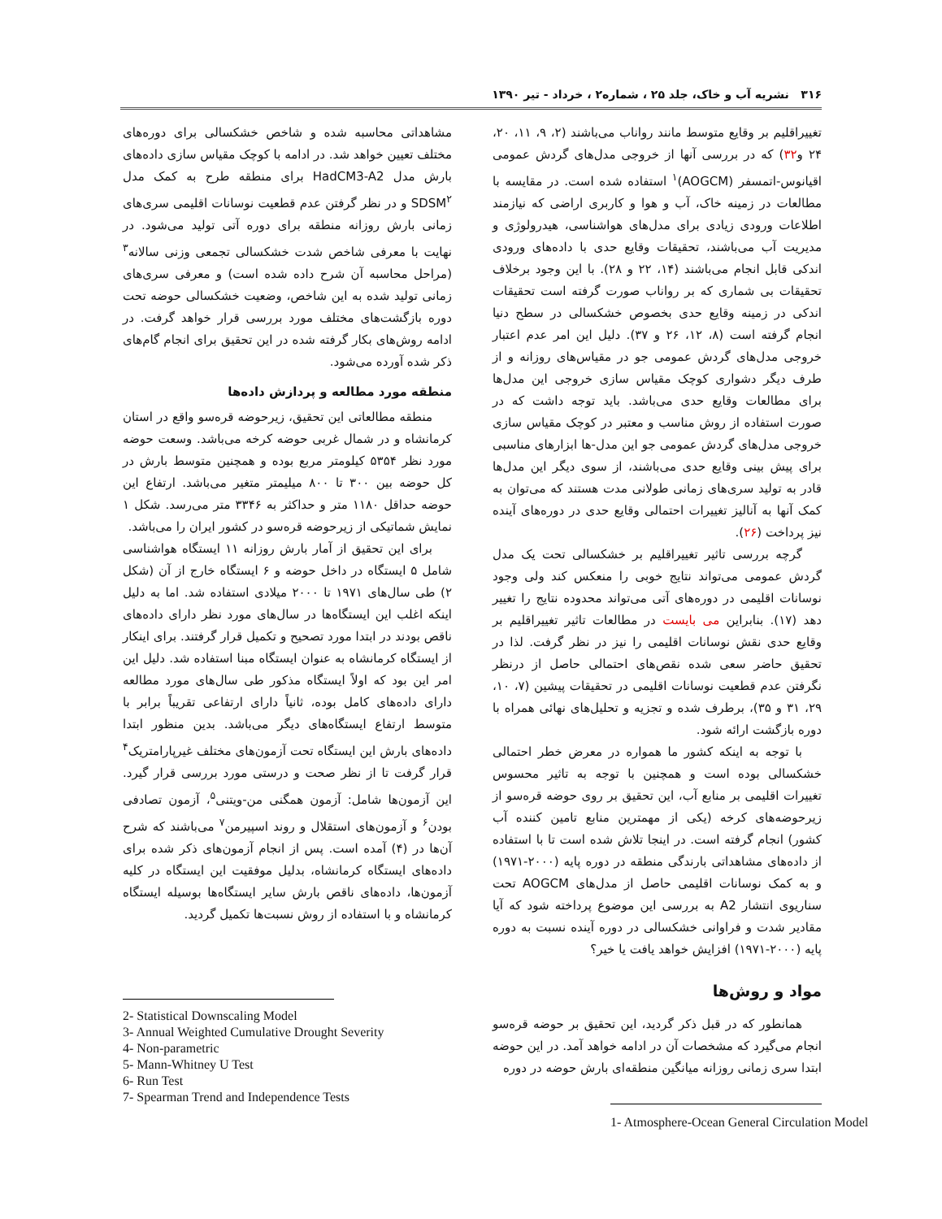۳۱۶ نشریه آب و خاک، جلد ۲۵ ، شماره۲ ، خرداد - تیر ۱۳۹۰
تغییراقلیم بر وقایع متوسط مانند رواناب می‌باشند (۲، ۹، ۱۱، ۲۰، ۲۴ و۳۲) که در بررسی آنها از خروجی مدل‌های گردش عمومی اقیانوس-اتمسفر (AOGCM)<sup>۱</sup> استفاده شده است. در مقایسه با مطالعات در زمینه خاک، آب و هوا و کاربری اراضی که نیازمند اطلاعات ورودی زیادی برای مدل‌های هواشناسی، هیدرولوژی و مدیریت آب می‌باشند، تحقیقات وقایع حدی با داده‌های ورودی اندکی قابل انجام می‌باشند (۱۴، ۲۲ و ۲۸). با این وجود برخلاف تحقیقات بی شماری که بر رواناب صورت گرفته است تحقیقات اندکی در زمینه وقایع حدی بخصوص خشکسالی در سطح دنیا انجام گرفته است (۸، ۱۲، ۲۶ و ۳۷). دلیل این امر عدم اعتبار خروجی مدل‌های گردش عمومی جو در مقیاس‌های روزانه و از طرف دیگر دشواری کوچک مقیاس سازی خروجی این مدل‌ها برای مطالعات وقایع حدی می‌باشد. باید توجه داشت که در صورت استفاده از روش مناسب و معتبر در کوچک مقیاس سازی خروجی مدل‌های گردش عمومی جو این مدل-ها ابزارهای مناسبی برای پیش بینی وقایع حدی می‌باشند، از سوی دیگر این مدل‌ها قادر به تولید سری‌های زمانی طولانی مدت هستند که می‌توان به کمک آنها به آنالیز تغییرات احتمالی وقایع حدی در دوره‌های آینده نیز پرداخت (۲۶).
گرچه بررسی تاثیر تغییراقلیم بر خشکسالی تحت یک مدل گردش عمومی می‌تواند نتایج خوبی را منعکس کند ولی وجود نوسانات اقلیمی در دوره‌های آتی می‌تواند محدوده نتایج را تغییر دهد (۱۷). بنابراین می بایست در مطالعات تاثیر تغییراقلیم بر وقایع حدی نقش نوسانات اقلیمی را نیز در نظر گرفت. لذا در تحقیق حاضر سعی شده نقص‌های احتمالی حاصل از درنظر نگرفتن عدم قطعیت نوسانات اقلیمی در تحقیقات پیشین (۷، ۱۰، ۲۹، ۳۱ و ۳۵)، برطرف شده و تجزیه و تحلیل‌های نهائی همراه با دوره بازگشت ارائه شود.
با توجه به اینکه کشور ما همواره در معرض خطر احتمالی خشکسالی بوده است و همچنین با توجه به تاثیر محسوس تغییرات اقلیمی بر منابع آب، این تحقیق بر روی حوضه قره‌سو از زیرحوضه‌های کرخه (یکی از مهمترین منابع تامین کننده آب کشور) انجام گرفته است. در اینجا تلاش شده است تا با استفاده از داده‌های مشاهداتی بارندگی منطقه در دوره پایه (۲۰۰۰-۱۹۷۱) و به کمک نوسانات اقلیمی حاصل از مدل‌های AOGCM تحت سناریوی انتشار A2 به بررسی این موضوع پرداخته شود که آیا مقادیر شدت و فراوانی خشکسالی در دوره آینده نسبت به دوره پایه (۲۰۰۰-۱۹۷۱) افزایش خواهد یافت یا خیر؟
مواد و روش‌ها
همانطور که در قبل ذکر گردید، این تحقیق بر حوضه قره‌سو انجام می‌گیرد که مشخصات آن در ادامه خواهد آمد. در این حوضه ابتدا سری زمانی روزانه میانگین منطقه‌ای بارش حوضه در دوره
1- Atmosphere-Ocean General Circulation Model
مشاهداتی محاسبه شده و شاخص خشکسالی برای دوره‌های مختلف تعیین خواهد شد. در ادامه با کوچک مقیاس سازی داده‌های بارش مدل HadCM3-A2 برای منطقه طرح به کمک مدل SDSM<sup>۲</sup> و در نظر گرفتن عدم قطعیت نوسانات اقلیمی سری‌های زمانی بارش روزانه منطقه برای دوره آتی تولید می‌شود. در نهایت با معرفی شاخص شدت خشکسالی تجمعی وزنی سالانه<sup>۳</sup> (مراحل محاسبه آن شرح داده شده است) و معرفی سری‌های زمانی تولید شده به این شاخص، وضعیت خشکسالی حوضه تحت دوره بازگشت‌های مختلف مورد بررسی قرار خواهد گرفت. در ادامه روش‌های بکار گرفته شده در این تحقیق برای انجام گام‌های ذکر شده آورده می‌شود.
منطقه مورد مطالعه و پردازش داده‌ها
منطقه مطالعاتی این تحقیق، زیرحوضه قره‌سو واقع در استان کرمانشاه و در شمال غربی حوضه کرخه می‌باشد. وسعت حوضه مورد نظر ۵۳۵۴ کیلومتر مربع بوده و همچنین متوسط بارش در کل حوضه بین ۳۰۰ تا ۸۰۰ میلیمتر متغیر می‌باشد. ارتفاع این حوضه حداقل ۱۱۸۰ متر و حداکثر به ۳۳۴۶ متر می‌رسد. شکل ۱ نمایش شماتیکی از زیرحوضه قره‌سو در کشور ایران را می‌باشد.
برای این تحقیق از آمار بارش روزانه ۱۱ ایستگاه هواشناسی شامل ۵ ایستگاه در داخل حوضه و ۶ ایستگاه خارج از آن (شکل ۲) طی سال‌های ۱۹۷۱ تا ۲۰۰۰ میلادی استفاده شد. اما به دلیل اینکه اغلب این ایستگاه‌ها در سال‌های مورد نظر دارای داده‌های ناقص بودند در ابتدا مورد تصحیح و تکمیل قرار گرفتند. برای اینکار از ایستگاه کرمانشاه به عنوان ایستگاه مبنا استفاده شد. دلیل این امر این بود که اولاً ایستگاه مذکور طی سال‌های مورد مطالعه دارای داده‌های کامل بوده، ثانیاً دارای ارتفاعی تقریباً برابر با متوسط ارتفاع ایستگاه‌های دیگر می‌باشد. بدین منظور ابتدا داده‌های بارش این ایستگاه تحت آزمون‌های مختلف غیرپارامتریک<sup>۴</sup> قرار گرفت تا از نظر صحت و درستی مورد بررسی قرار گیرد. این آزمون‌ها شامل: آزمون همگنی من-ویتنی<sup>۵</sup>، آزمون تصادفی بودن<sup>۶</sup> و آزمون‌های استقلال و روند اسپیرمن<sup>۷</sup> می‌باشند که شرح آن‌ها در (۴) آمده است. پس از انجام آزمون‌های ذکر شده برای داده‌های ایستگاه کرمانشاه، بدلیل موفقیت این ایستگاه در کلیه آزمون‌ها، داده‌های ناقص بارش سایر ایستگاه‌ها بوسیله ایستگاه کرمانشاه و با استفاده از روش نسبت‌ها تکمیل گردید.
2- Statistical Downscaling Model
3- Annual Weighted Cumulative Drought Severity
4- Non-parametric
5- Mann-Whitney U Test
6- Run Test
7- Spearman Trend and Independence Tests